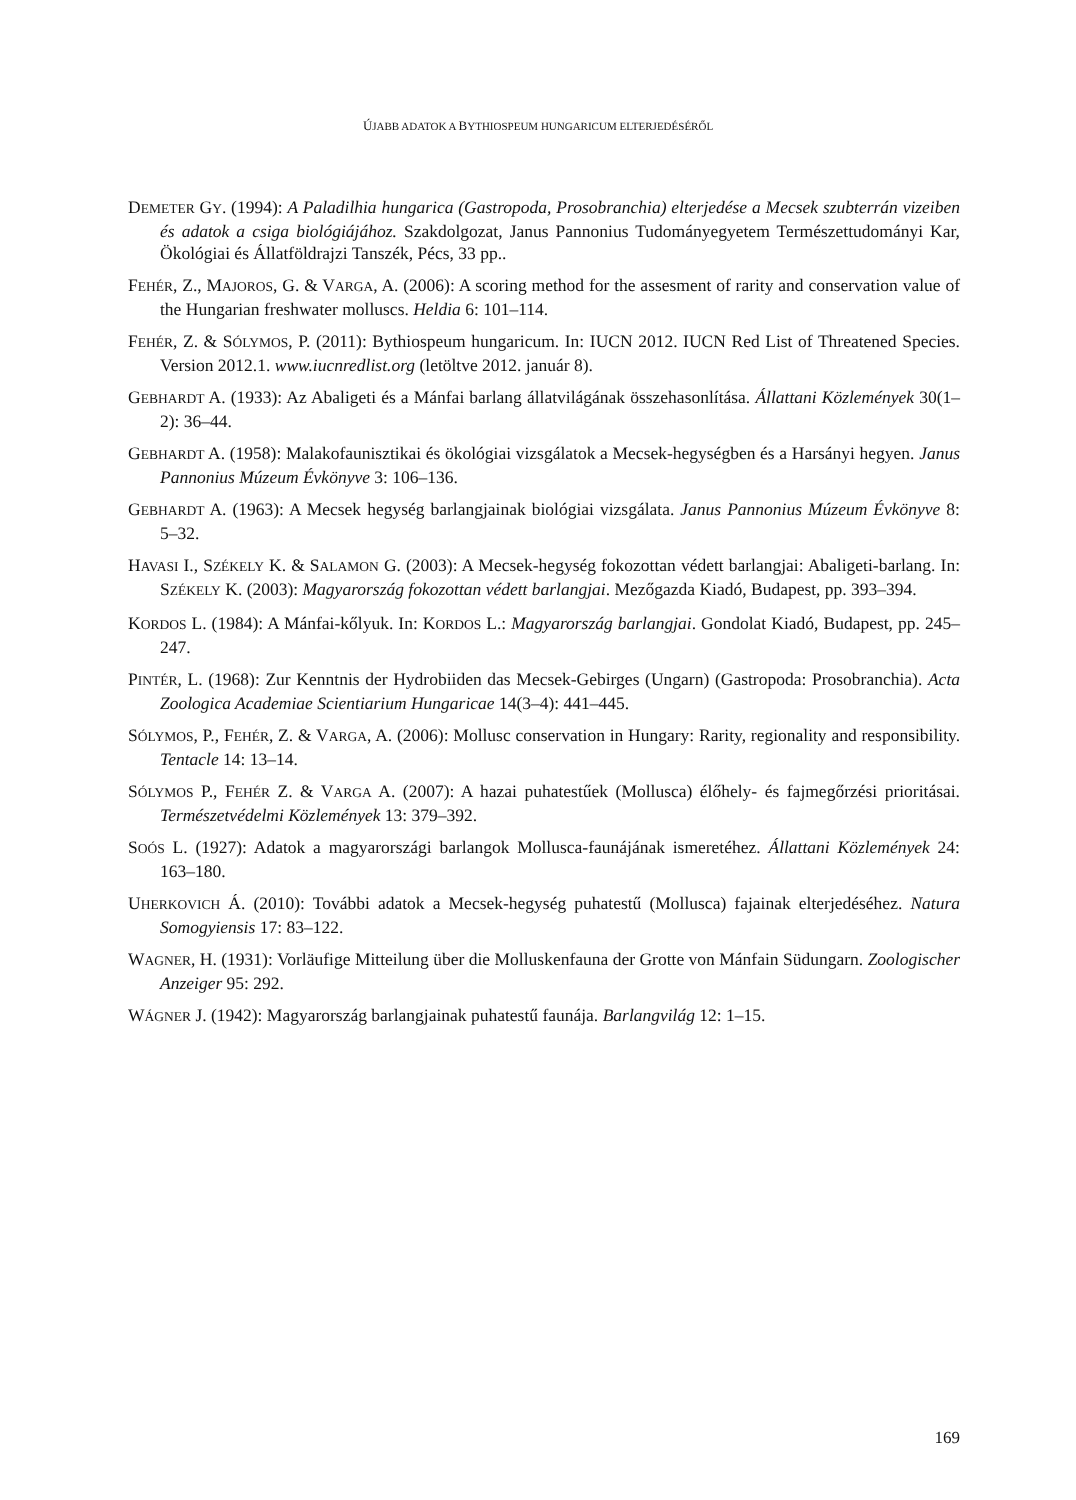ÚJABB ADATOK A BYTHIOSPEUM HUNGARICUM ELTERJEDÉSÉRŐL
DEMETER GY. (1994): A Paladilhia hungarica (Gastropoda, Prosobranchia) elterjedése a Mecsek szubterrán vizeiben és adatok a csiga biológiájához. Szakdolgozat, Janus Pannonius Tudományegyetem Természettudományi Kar, Ökológiai és Állatföldrajzi Tanszék, Pécs, 33 pp..
FEHÉR, Z., MAJOROS, G. & VARGA, A. (2006): A scoring method for the assesment of rarity and conservation value of the Hungarian freshwater molluscs. Heldia 6: 101–114.
FEHÉR, Z. & SÓLYMOS, P. (2011): Bythiospeum hungaricum. In: IUCN 2012. IUCN Red List of Threatened Species. Version 2012.1. www.iucnredlist.org (letöltve 2012. január 8).
GEBHARDT A. (1933): Az Abaligeti és a Mánfai barlang állatvilágának összehasonlítása. Állattani Közlemények 30(1–2): 36–44.
GEBHARDT A. (1958): Malakofaunisztikai és ökológiai vizsgálatok a Mecsek-hegységben és a Harsányi hegyen. Janus Pannonius Múzeum Évkönyve 3: 106–136.
GEBHARDT A. (1963): A Mecsek hegység barlangjainak biológiai vizsgálata. Janus Pannonius Múzeum Évkönyve 8: 5–32.
HAVASI I., SZÉKELY K. & SALAMON G. (2003): A Mecsek-hegység fokozottan védett barlangjai: Abaligeti-barlang. In: SZÉKELY K. (2003): Magyarország fokozottan védett barlangjai. Mezőgazda Kiadó, Budapest, pp. 393–394.
KORDOS L. (1984): A Mánfai-kőlyuk. In: KORDOS L.: Magyarország barlangjai. Gondolat Kiadó, Budapest, pp. 245–247.
PINTÉR, L. (1968): Zur Kenntnis der Hydrobiiden das Mecsek-Gebirges (Ungarn) (Gastropoda: Prosobranchia). Acta Zoologica Academiae Scientiarium Hungaricae 14(3–4): 441–445.
SÓLYMOS, P., FEHÉR, Z. & VARGA, A. (2006): Mollusc conservation in Hungary: Rarity, regionality and responsibility. Tentacle 14: 13–14.
SÓLYMOS P., FEHÉR Z. & VARGA A. (2007): A hazai puhatestűek (Mollusca) élőhely- és fajmegőrzési prioritásai. Természetvédelmi Közlemények 13: 379–392.
SOÓS L. (1927): Adatok a magyarországi barlangok Mollusca-faunájának ismeretéhez. Állattani Közlemények 24: 163–180.
UHERKOVICH Á. (2010): További adatok a Mecsek-hegység puhatestű (Mollusca) fajainak elterjedéséhez. Natura Somogyiensis 17: 83–122.
WAGNER, H. (1931): Vorläufige Mitteilung über die Molluskenfauna der Grotte von Mánfain Südungarn. Zoologischer Anzeiger 95: 292.
WÁGNER J. (1942): Magyarország barlangjainak puhatestű faunája. Barlangvilág 12: 1–15.
169